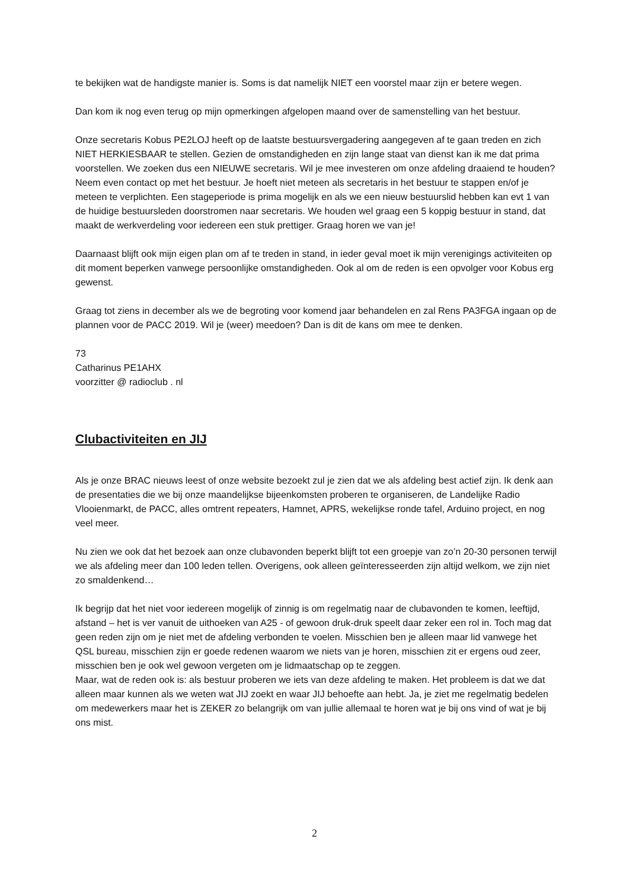te bekijken wat de handigste manier is. Soms is dat namelijk NIET een voorstel maar zijn er betere wegen.
Dan kom ik nog even terug op mijn opmerkingen afgelopen maand over de samenstelling van het bestuur.
Onze secretaris Kobus PE2LOJ heeft op de laatste bestuursvergadering aangegeven af te gaan treden en zich NIET HERKIESBAAR te stellen. Gezien de omstandigheden en zijn lange staat van dienst kan ik me dat prima voorstellen. We zoeken dus een NIEUWE secretaris. Wil je mee investeren om onze afdeling draaiend te houden? Neem even contact op met het bestuur. Je hoeft niet meteen als secretaris in het bestuur te stappen en/of je meteen te verplichten. Een stageperiode is prima mogelijk en als we een nieuw bestuurslid hebben kan evt 1 van de huidige bestuursleden doorstromen naar secretaris. We houden wel graag een 5 koppig bestuur in stand, dat maakt de werkverdeling voor iedereen een stuk prettiger. Graag horen we van je!
Daarnaast blijft ook mijn eigen plan om af te treden in stand, in ieder geval moet ik mijn verenigings activiteiten op dit moment beperken vanwege persoonlijke omstandigheden. Ook al om de reden is een opvolger voor Kobus erg gewenst.
Graag tot ziens in december als we de begroting voor komend jaar behandelen en zal Rens PA3FGA ingaan op de plannen voor de PACC 2019. Wil je (weer) meedoen? Dan is dit de kans om mee te denken.
73
Catharinus PE1AHX
voorzitter @ radioclub . nl
Clubactiviteiten en JIJ
Als je onze BRAC nieuws leest of onze website bezoekt zul je zien dat we als afdeling best actief zijn. Ik denk aan de presentaties die we bij onze maandelijkse bijeenkomsten proberen te organiseren, de Landelijke Radio Vlooienmarkt, de PACC, alles omtrent repeaters, Hamnet, APRS, wekelijkse ronde tafel, Arduino project, en nog veel meer.
Nu zien we ook dat het bezoek aan onze clubavonden beperkt blijft tot een groepje van zo’n 20-30 personen terwijl we als afdeling meer dan 100 leden tellen. Overigens, ook alleen geïnteresseerden zijn altijd welkom, we zijn niet zo smaldenkend…
Ik begrijp dat het niet voor iedereen mogelijk of zinnig is om regelmatig naar de clubavonden te komen, leeftijd, afstand – het is ver vanuit de uithoeken van A25 - of gewoon druk-druk speelt daar zeker een rol in. Toch mag dat geen reden zijn om je niet met de afdeling verbonden te voelen. Misschien ben je alleen maar lid vanwege het QSL bureau, misschien zijn er goede redenen waarom we niets van je horen, misschien zit er ergens oud zeer, misschien ben je ook wel gewoon vergeten om je lidmaatschap op te zeggen.
Maar, wat de reden ook is: als bestuur proberen we iets van deze afdeling te maken. Het probleem is dat we dat alleen maar kunnen als we weten wat JIJ zoekt en waar JIJ behoefte aan hebt. Ja, je ziet me regelmatig bedelen om medewerkers maar het is ZEKER zo belangrijk om van jullie allemaal te horen wat je bij ons vind of wat je bij ons mist.
2